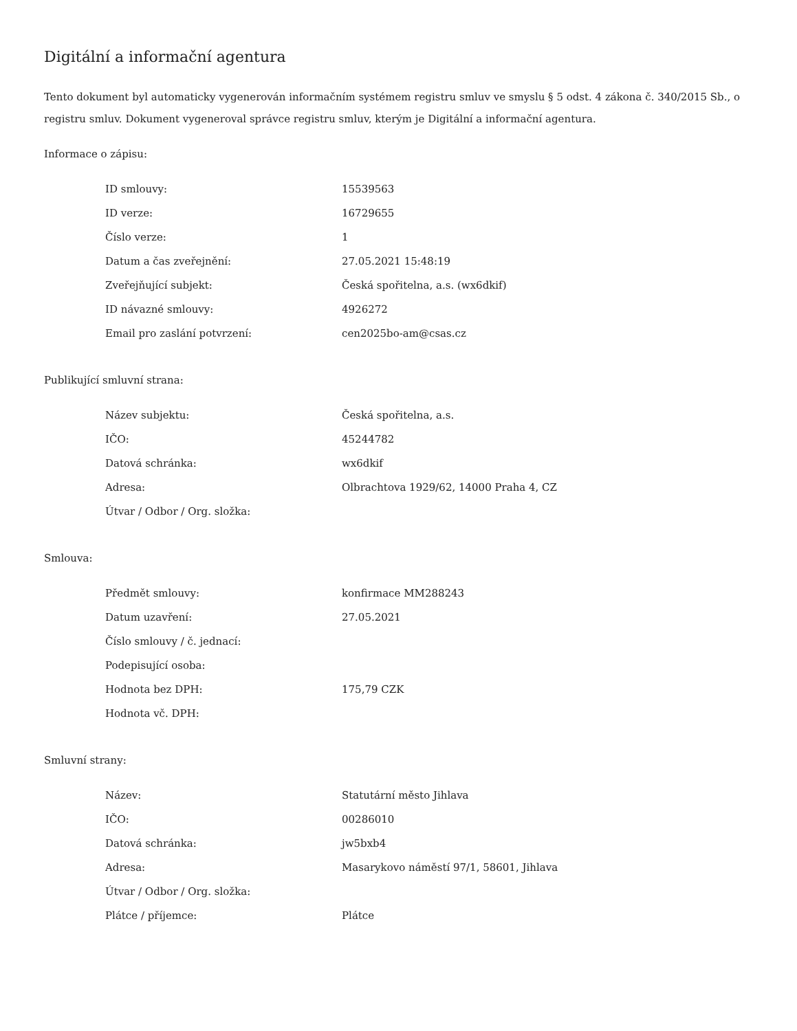Digitální a informační agentura
Tento dokument byl automaticky vygenerován informačním systémem registru smluv ve smyslu § 5 odst. 4 zákona č. 340/2015 Sb., o registru smluv. Dokument vygeneroval správce registru smluv, kterým je Digitální a informační agentura.
Informace o zápisu:
| ID smlouvy: | 15539563 |
| ID verze: | 16729655 |
| Číslo verze: | 1 |
| Datum a čas zveřejnění: | 27.05.2021 15:48:19 |
| Zveřejňující subjekt: | Česká spořitelna, a.s. (wx6dkif) |
| ID návazné smlouvy: | 4926272 |
| Email pro zaslání potvrzení: | cen2025bo-am@csas.cz |
Publikující smluvní strana:
| Název subjektu: | Česká spořitelna, a.s. |
| IČO: | 45244782 |
| Datová schránka: | wx6dkif |
| Adresa: | Olbrachtova 1929/62, 14000 Praha 4, CZ |
| Útvar / Odbor / Org. složka: | |
Smlouva:
| Předmět smlouvy: | konfirmace MM288243 |
| Datum uzavření: | 27.05.2021 |
| Číslo smlouvy / č. jednací: | |
| Podepisující osoba: | |
| Hodnota bez DPH: | 175,79 CZK |
| Hodnota vč. DPH: | |
Smluvní strany:
| Název: | Statutární město Jihlava |
| IČO: | 00286010 |
| Datová schránka: | jw5bxb4 |
| Adresa: | Masarykovo náměstí 97/1, 58601, Jihlava |
| Útvar / Odbor / Org. složka: | |
| Plátce / příjemce: | Plátce |